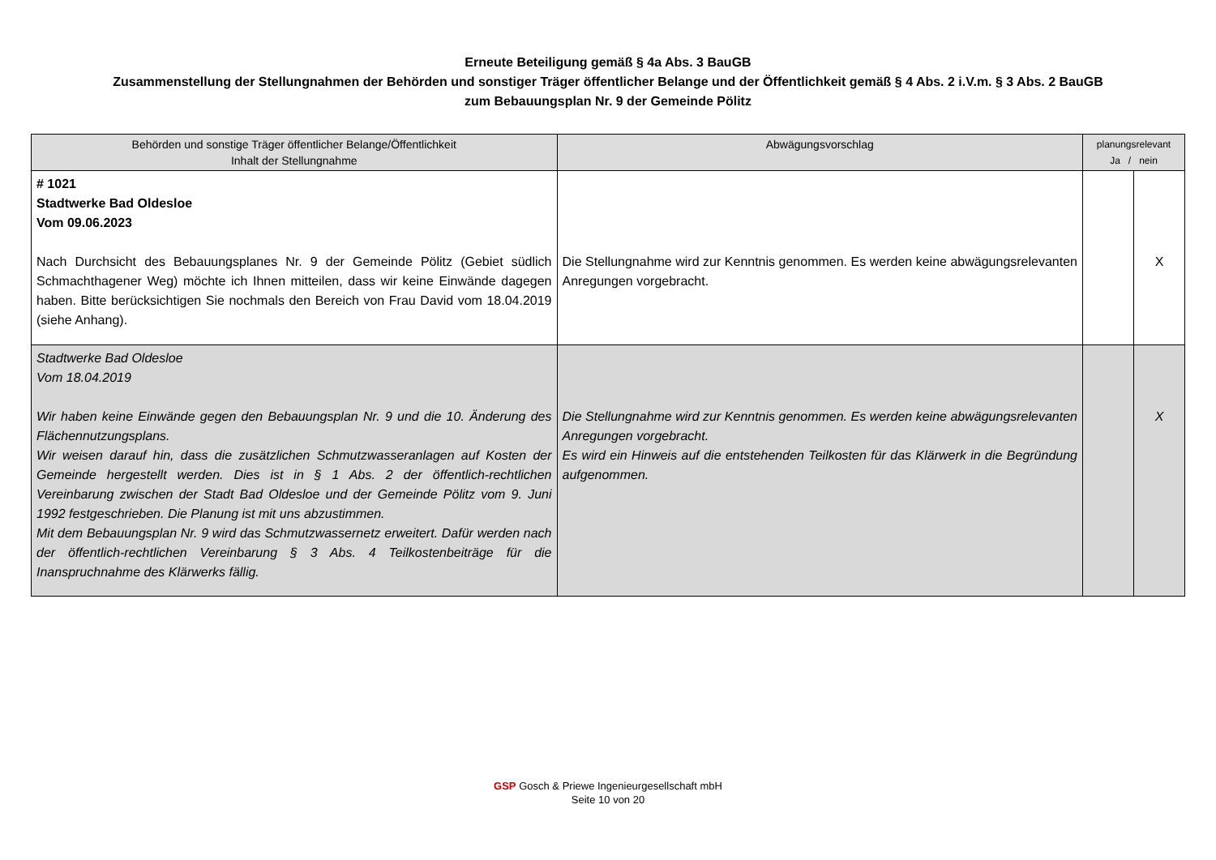Erneute Beteiligung gemäß § 4a Abs. 3 BauGB
Zusammenstellung der Stellungnahmen der Behörden und sonstiger Träger öffentlicher Belange und der Öffentlichkeit gemäß § 4 Abs. 2 i.V.m. § 3 Abs. 2 BauGB
zum Bebauungsplan Nr. 9 der Gemeinde Pölitz
| Behörden und sonstige Träger öffentlicher Belange/Öffentlichkeit Inhalt der Stellungnahme | Abwägungsvorschlag | planungsrelevant Ja / nein | |
| --- | --- | --- | --- |
| # 1021 Stadtwerke Bad Oldesloe Vom 09.06.2023 Nach Durchsicht des Bebauungsplanes Nr. 9 der Gemeinde Pölitz (Gebiet südlich Schmachthagener Weg) möchte ich Ihnen mitteilen, dass wir keine Einwände dagegen haben. Bitte berücksichtigen Sie nochmals den Bereich von Frau David vom 18.04.2019 (siehe Anhang). | Die Stellungnahme wird zur Kenntnis genommen. Es werden keine abwägungsrelevanten Anregungen vorgebracht. | | X |
| Stadtwerke Bad Oldesloe Vom 18.04.2019 Wir haben keine Einwände gegen den Bebauungsplan Nr. 9 und die 10. Änderung des Flächennutzungsplans. Wir weisen darauf hin, dass die zusätzlichen Schmutzwasseranlagen auf Kosten der Gemeinde hergestellt werden. Dies ist in § 1 Abs. 2 der öffentlich-rechtlichen Vereinbarung zwischen der Stadt Bad Oldesloe und der Gemeinde Pölitz vom 9. Juni 1992 festgeschrieben. Die Planung ist mit uns abzustimmen. Mit dem Bebauungsplan Nr. 9 wird das Schmutzwassernetz erweitert. Dafür werden nach der öffentlich-rechtlichen Vereinbarung § 3 Abs. 4 Teilkostenbeiträge für die Inanspruchnahme des Klärwerks fällig. | Die Stellungnahme wird zur Kenntnis genommen. Es werden keine abwägungsrelevanten Anregungen vorgebracht. Es wird ein Hinweis auf die entstehenden Teilkosten für das Klärwerk in die Begründung aufgenommen. | | X |
GSP Gosch & Priewe Ingenieurgesellschaft mbH
Seite 10 von 20